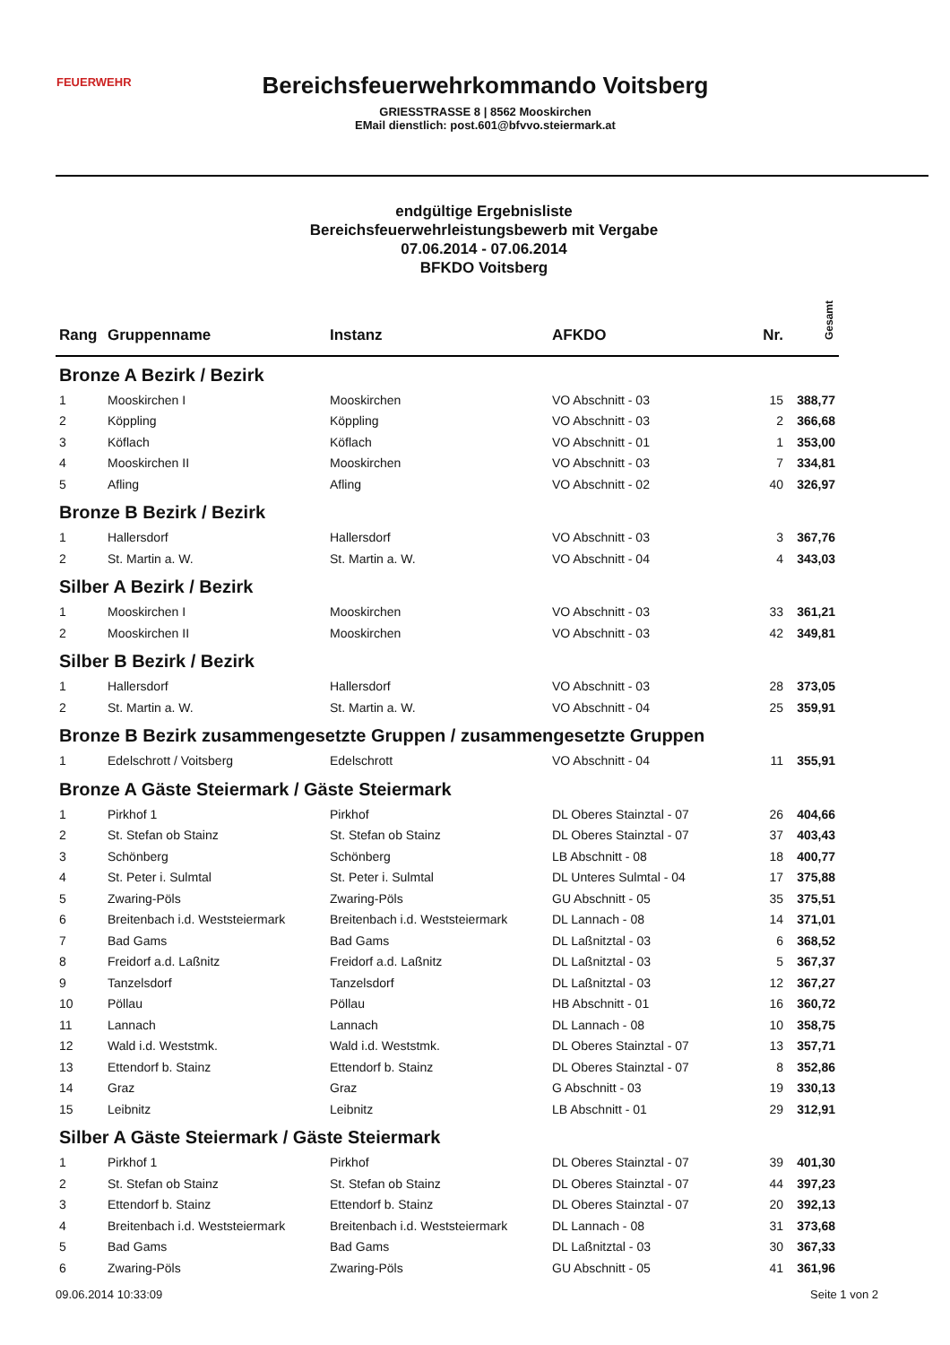FEUERWEHR
Bereichsfeuerwehrkommando Voitsberg
GRIESSTRASSE 8 | 8562 Mooskirchen
EMail dienstlich: post.601@bfvvo.steiermark.at
endgültige Ergebnisliste
Bereichsfeuerwehrleistungsbewerb mit Vergabe
07.06.2014 - 07.06.2014
BFKDO Voitsberg
| Rang | Gruppenname | Instanz | AFKDO | Nr. | Gesamt |
| --- | --- | --- | --- | --- | --- |
| Bronze A Bezirk / Bezirk | | | | | |
| 1 | Mooskirchen I | Mooskirchen | VO Abschnitt - 03 | 15 | 388,77 |
| 2 | Köppling | Köppling | VO Abschnitt - 03 | 2 | 366,68 |
| 3 | Köflach | Köflach | VO Abschnitt - 01 | 1 | 353,00 |
| 4 | Mooskirchen II | Mooskirchen | VO Abschnitt - 03 | 7 | 334,81 |
| 5 | Afling | Afling | VO Abschnitt - 02 | 40 | 326,97 |
| Bronze B Bezirk / Bezirk | | | | | |
| 1 | Hallersdorf | Hallersdorf | VO Abschnitt - 03 | 3 | 367,76 |
| 2 | St. Martin a. W. | St. Martin a. W. | VO Abschnitt - 04 | 4 | 343,03 |
| Silber A Bezirk / Bezirk | | | | | |
| 1 | Mooskirchen I | Mooskirchen | VO Abschnitt - 03 | 33 | 361,21 |
| 2 | Mooskirchen II | Mooskirchen | VO Abschnitt - 03 | 42 | 349,81 |
| Silber B Bezirk / Bezirk | | | | | |
| 1 | Hallersdorf | Hallersdorf | VO Abschnitt - 03 | 28 | 373,05 |
| 2 | St. Martin a. W. | St. Martin a. W. | VO Abschnitt - 04 | 25 | 359,91 |
| Bronze B Bezirk zusammengesetzte Gruppen / zusammengesetzte Gruppen | | | | | |
| 1 | Edelschrott / Voitsberg | Edelschrott | VO Abschnitt - 04 | 11 | 355,91 |
| Bronze A Gäste Steiermark / Gäste Steiermark | | | | | |
| 1 | Pirkhof 1 | Pirkhof | DL Oberes Stainztal - 07 | 26 | 404,66 |
| 2 | St. Stefan ob Stainz | St. Stefan ob Stainz | DL Oberes Stainztal - 07 | 37 | 403,43 |
| 3 | Schönberg | Schönberg | LB Abschnitt - 08 | 18 | 400,77 |
| 4 | St. Peter i. Sulmtal | St. Peter i. Sulmtal | DL Unteres Sulmtal - 04 | 17 | 375,88 |
| 5 | Zwaring-Pöls | Zwaring-Pöls | GU Abschnitt - 05 | 35 | 375,51 |
| 6 | Breitenbach i.d. Weststeiermark | Breitenbach i.d. Weststeiermark | DL Lannach - 08 | 14 | 371,01 |
| 7 | Bad Gams | Bad Gams | DL Laßnitztal - 03 | 6 | 368,52 |
| 8 | Freidorf a.d. Laßnitz | Freidorf a.d. Laßnitz | DL Laßnitztal - 03 | 5 | 367,37 |
| 9 | Tanzelsdorf | Tanzelsdorf | DL Laßnitztal - 03 | 12 | 367,27 |
| 10 | Pöllau | Pöllau | HB Abschnitt - 01 | 16 | 360,72 |
| 11 | Lannach | Lannach | DL Lannach - 08 | 10 | 358,75 |
| 12 | Wald i.d. Weststmk. | Wald i.d. Weststmk. | DL Oberes Stainztal - 07 | 13 | 357,71 |
| 13 | Ettendorf b. Stainz | Ettendorf b. Stainz | DL Oberes Stainztal - 07 | 8 | 352,86 |
| 14 | Graz | Graz | G Abschnitt - 03 | 19 | 330,13 |
| 15 | Leibnitz | Leibnitz | LB Abschnitt - 01 | 29 | 312,91 |
| Silber A Gäste Steiermark / Gäste Steiermark | | | | | |
| 1 | Pirkhof 1 | Pirkhof | DL Oberes Stainztal - 07 | 39 | 401,30 |
| 2 | St. Stefan ob Stainz | St. Stefan ob Stainz | DL Oberes Stainztal - 07 | 44 | 397,23 |
| 3 | Ettendorf b. Stainz | Ettendorf b. Stainz | DL Oberes Stainztal - 07 | 20 | 392,13 |
| 4 | Breitenbach i.d. Weststeiermark | Breitenbach i.d. Weststeiermark | DL Lannach - 08 | 31 | 373,68 |
| 5 | Bad Gams | Bad Gams | DL Laßnitztal - 03 | 30 | 367,33 |
| 6 | Zwaring-Pöls | Zwaring-Pöls | GU Abschnitt - 05 | 41 | 361,96 |
09.06.2014 10:33:09 Seite 1 von 2